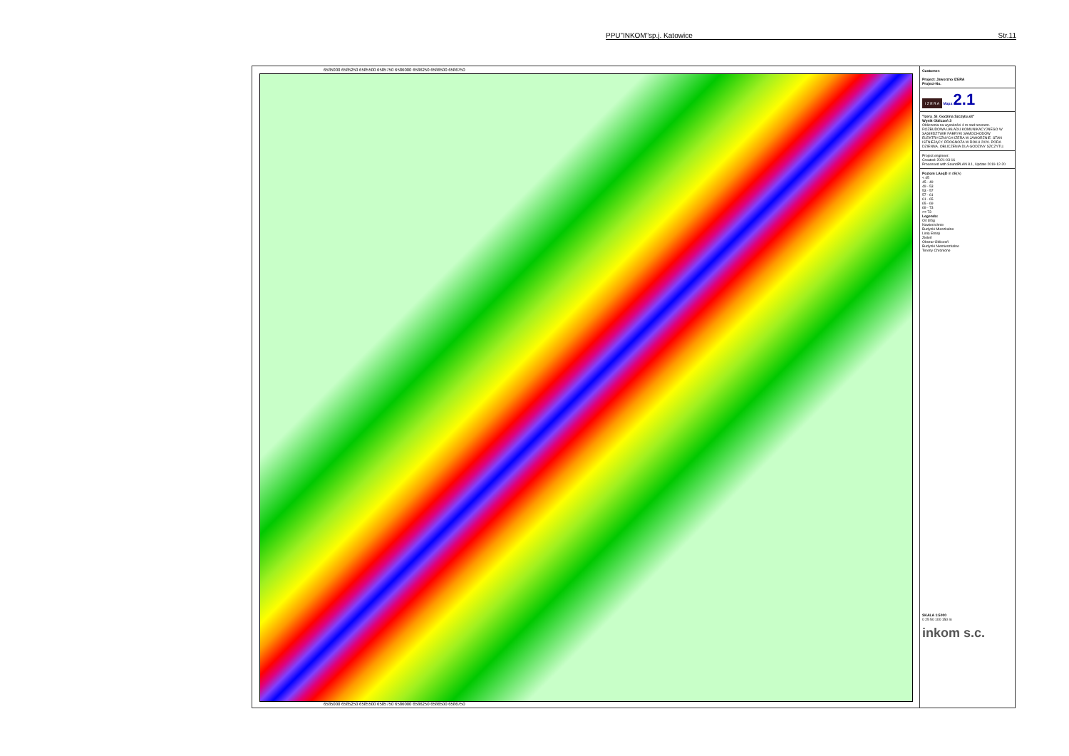PPU”INKOM”sp.j. Katowice Str.11
6585000 6585250 6585500 6585750 6586000 6586250 6586500 6586750
6585000 6585250 6585500 6585750 6586000 6586250 6586500 6586750
Customer:
Project: Jaworzno IZERA
Project-No.
I Z E R A Mapa 2.1
"Izera_SI_Godzina Szczytu.sit"
Wynik Obliczeń 3
Obliczenia na wysokości 4 m nad terenem.
ROZBUDOWA UKŁADU KOMUNIKACYJNEGO W SĄSIEDZTWIE FABRYKI SAMOCHODÓW ELEKTRYCZNYCH IZERA W JAWORZNIE. STAN ISTNIEJĄCY. PROGNOZA W ROKU 2020. PORA DZIENNA. OBLICZENIA DLA GODZINY SZCZYTU.
Project engineer:
Created: 2021-03-16
Processed with SoundPLAN 8.1, Update 2019-12-20
Poziom LAeqD in dB(A)
< 45
45 - 49
49 - 53
53 - 57
57 - 61
61 - 65
65 - 69
69 - 73
>= 73
Legenda:
Oś dróg
Nawierzchnie
Budynki Mieszkalne
Linia Emisji
Zieleń
Obszar Obliczeń
Budynki Niemieszkalne
Tereny Chronione
SKALA 1:5000
0 25 50 100 150 m
inkom s.c.